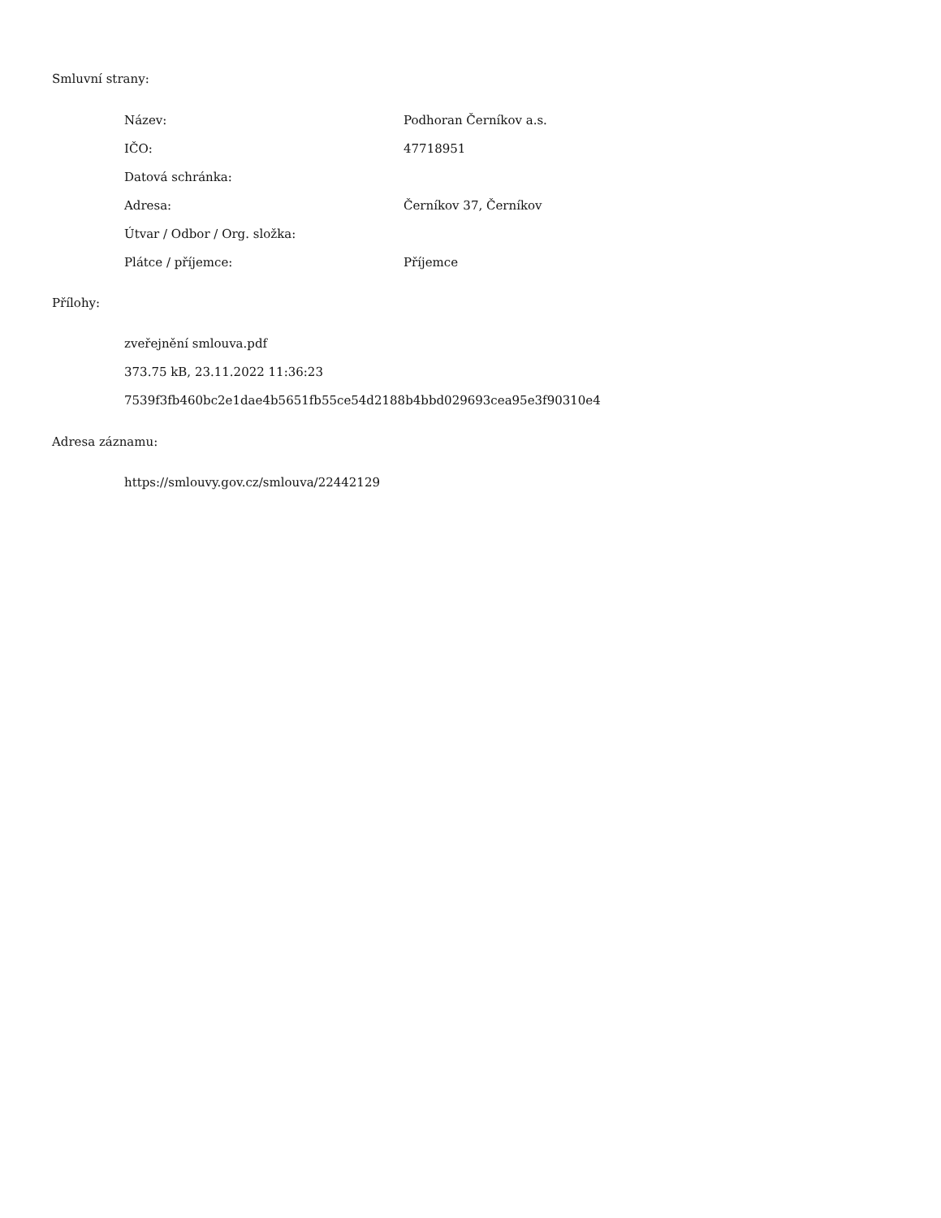Smluvní strany:
| Název: | Podhoran Černíkov a.s. |
| IČO: | 47718951 |
| Datová schránka: | |
| Adresa: | Černíkov 37, Černíkov |
| Útvar / Odbor / Org. složka: | |
| Plátce / příjemce: | Příjemce |
Přílohy:
zveřejnění smlouva.pdf
373.75 kB, 23.11.2022 11:36:23
7539f3fb460bc2e1dae4b5651fb55ce54d2188b4bbd029693cea95e3f90310e4
Adresa záznamu:
https://smlouvy.gov.cz/smlouva/22442129